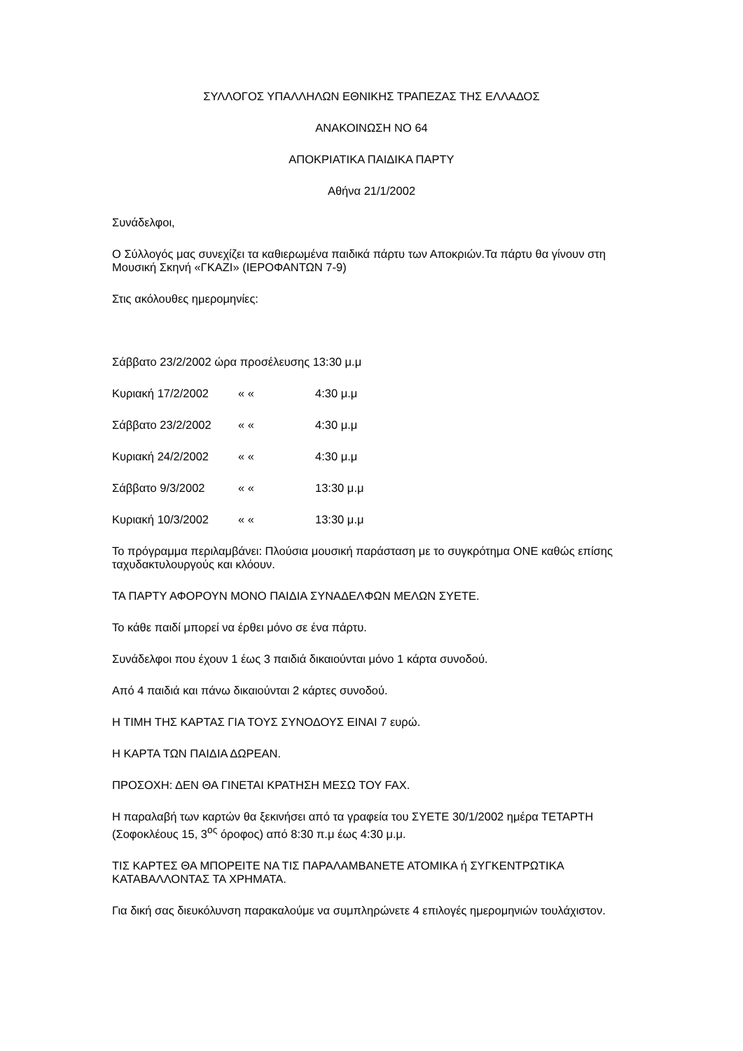ΣΥΛΛΟΓΟΣ ΥΠΑΛΛΗΛΩΝ ΕΘΝΙΚΗΣ ΤΡΑΠΕΖΑΣ ΤΗΣ ΕΛΛΑΔΟΣ
ΑΝΑΚΟΙΝΩΣΗ ΝΟ 64
ΑΠΟΚΡΙΑΤΙΚΑ ΠΑΙΔΙΚΑ ΠΑΡΤΥ
Αθήνα 21/1/2002
Συνάδελφοι,
Ο Σύλλογός μας συνεχίζει τα καθιερωμένα παιδικά πάρτυ των Αποκριών.Τα πάρτυ θα γίνουν στη Μουσική Σκηνή «ΓΚΑΖΙ» (ΙΕΡΟΦΑΝΤΩΝ 7-9)
Στις ακόλουθες ημερομηνίες:
Σάββατο 23/2/2002 ώρα προσέλευσης 13:30 μ.μ
Κυριακή 17/2/2002 « « 4:30 μ.μ
Σάββατο 23/2/2002 « « 4:30 μ.μ
Κυριακή 24/2/2002 « « 4:30 μ.μ
Σάββατο 9/3/2002 « « 13:30 μ.μ
Κυριακή 10/3/2002 « « 13:30 μ.μ
Το πρόγραμμα περιλαμβάνει: Πλούσια μουσική παράσταση με το συγκρότημα ONE καθώς επίσης ταχυδακτυλουργούς και κλόουν.
ΤΑ ΠΑΡΤΥ ΑΦΟΡΟΥΝ ΜΟΝΟ ΠΑΙΔΙΑ ΣΥΝΑΔΕΛΦΩΝ ΜΕΛΩΝ ΣΥΕΤΕ.
Το κάθε παιδί μπορεί να έρθει μόνο σε ένα πάρτυ.
Συνάδελφοι που έχουν 1 έως 3 παιδιά δικαιούνται μόνο 1 κάρτα συνοδού.
Από 4 παιδιά και πάνω δικαιούνται 2 κάρτες συνοδού.
Η ΤΙΜΗ ΤΗΣ ΚΑΡΤΑΣ ΓΙΑ ΤΟΥΣ ΣΥΝΟΔΟΥΣ ΕΙΝΑΙ 7 ευρώ.
Η ΚΑΡΤΑ ΤΩΝ ΠΑΙΔΙΑ ΔΩΡΕΑΝ.
ΠΡΟΣΟΧΗ: ΔΕΝ ΘΑ ΓΙΝΕΤΑΙ ΚΡΑΤΗΣΗ ΜΕΣΩ ΤΟΥ FAX.
Η παραλαβή των καρτών θα ξεκινήσει από τα γραφεία του ΣΥΕΤΕ 30/1/2002 ημέρα ΤΕΤΑΡΤΗ (Σοφοκλέους 15, 3<sup>ος</sup> όροφος) από 8:30 π.μ έως 4:30 μ.μ.
ΤΙΣ ΚΑΡΤΕΣ ΘΑ ΜΠΟΡΕΙΤΕ ΝΑ ΤΙΣ ΠΑΡΑΛΑΜΒΑΝΕΤΕ ΑΤΟΜΙΚΑ ή ΣΥΓΚΕΝΤΡΩΤΙΚΑ ΚΑΤΑΒΑΛΛΟΝΤΑΣ ΤΑ ΧΡΗΜΑΤΑ.
Για δική σας διευκόλυνση παρακαλούμε να συμπληρώνετε 4 επιλογές ημερομηνιών τουλάχιστον.